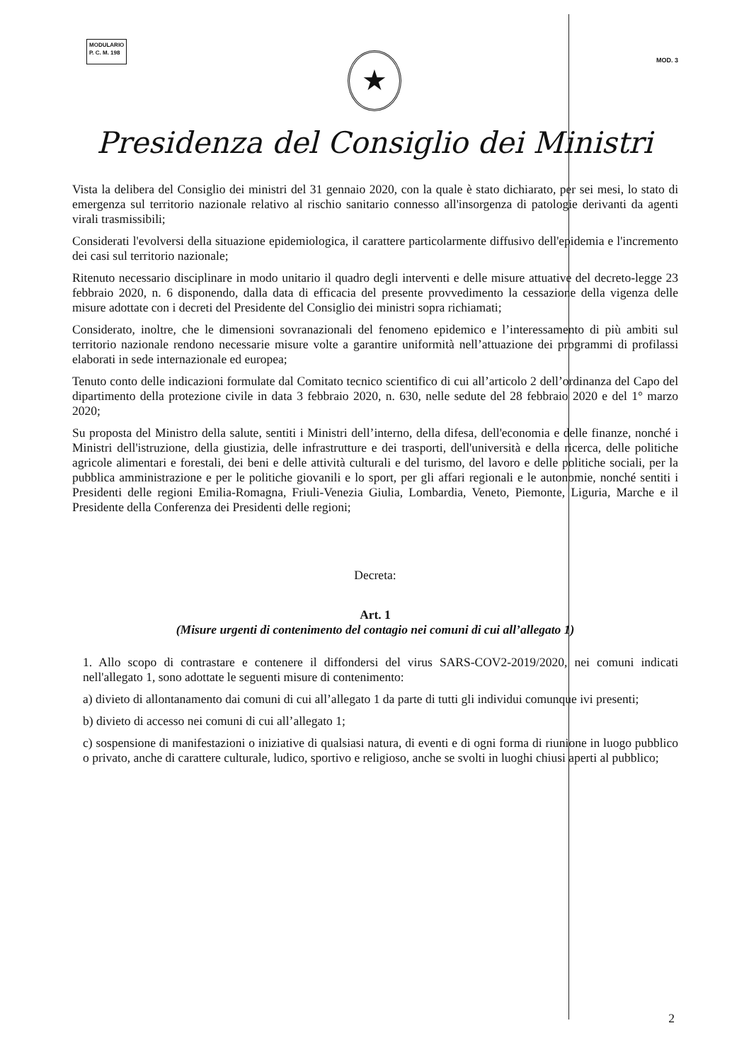MODULARIO
P. C. M. 198
MOD. 3
★
Presidenza del Consiglio dei Ministri
Vista la delibera del Consiglio dei ministri del 31 gennaio 2020, con la quale è stato dichiarato, per sei mesi, lo stato di emergenza sul territorio nazionale relativo al rischio sanitario connesso all'insorgenza di patologie derivanti da agenti virali trasmissibili;
Considerati l'evolversi della situazione epidemiologica, il carattere particolarmente diffusivo dell'epidemia e l'incremento dei casi sul territorio nazionale;
Ritenuto necessario disciplinare in modo unitario il quadro degli interventi e delle misure attuative del decreto-legge 23 febbraio 2020, n. 6 disponendo, dalla data di efficacia del presente provvedimento la cessazione della vigenza delle misure adottate con i decreti del Presidente del Consiglio dei ministri sopra richiamati;
Considerato, inoltre, che le dimensioni sovranazionali del fenomeno epidemico e l’interessamento di più ambiti sul territorio nazionale rendono necessarie misure volte a garantire uniformità nell’attuazione dei programmi di profilassi elaborati in sede internazionale ed europea;
Tenuto conto delle indicazioni formulate dal Comitato tecnico scientifico di cui all’articolo 2 dell’ordinanza del Capo del dipartimento della protezione civile in data 3 febbraio 2020, n. 630, nelle sedute del 28 febbraio 2020 e del 1° marzo 2020;
Su proposta del Ministro della salute, sentiti i Ministri dell’interno, della difesa, dell'economia e delle finanze, nonché i Ministri dell'istruzione, della giustizia, delle infrastrutture e dei trasporti, dell'università e della ricerca, delle politiche agricole alimentari e forestali, dei beni e delle attività culturali e del turismo, del lavoro e delle politiche sociali, per la pubblica amministrazione e per le politiche giovanili e lo sport, per gli affari regionali e le autonomie, nonché sentiti i Presidenti delle regioni Emilia-Romagna, Friuli-Venezia Giulia, Lombardia, Veneto, Piemonte, Liguria, Marche e il Presidente della Conferenza dei Presidenti delle regioni;
Decreta:
Art. 1
(Misure urgenti di contenimento del contagio nei comuni di cui all’allegato 1)
1. Allo scopo di contrastare e contenere il diffondersi del virus SARS-COV2-2019/2020, nei comuni indicati nell'allegato 1, sono adottate le seguenti misure di contenimento:
a) divieto di allontanamento dai comuni di cui all’allegato 1 da parte di tutti gli individui comunque ivi presenti;
b) divieto di accesso nei comuni di cui all’allegato 1;
c) sospensione di manifestazioni o iniziative di qualsiasi natura, di eventi e di ogni forma di riunione in luogo pubblico o privato, anche di carattere culturale, ludico, sportivo e religioso, anche se svolti in luoghi chiusi aperti al pubblico;
2